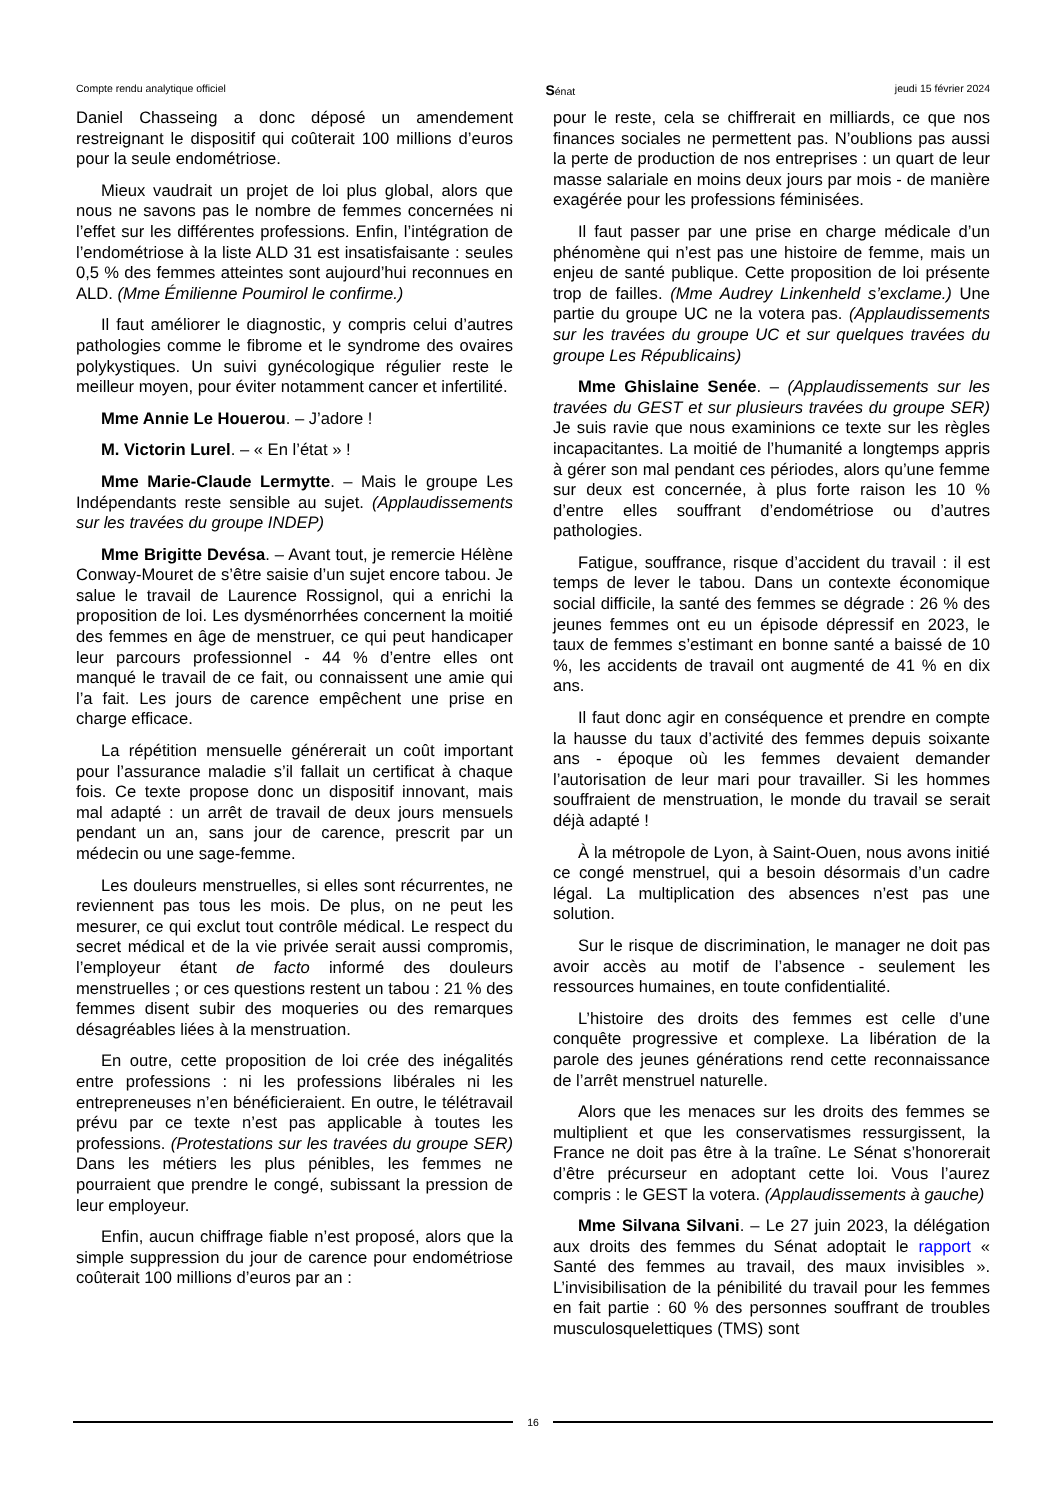Compte rendu analytique officiel Sénat jeudi 15 février 2024
Daniel Chasseing a donc déposé un amendement restreignant le dispositif qui coûterait 100 millions d’euros pour la seule endométriose.
Mieux vaudrait un projet de loi plus global, alors que nous ne savons pas le nombre de femmes concernées ni l’effet sur les différentes professions. Enfin, l’intégration de l’endométriose à la liste ALD 31 est insatisfaisante : seules 0,5 % des femmes atteintes sont aujourd’hui reconnues en ALD. (Mme Émilienne Poumirol le confirme.)
Il faut améliorer le diagnostic, y compris celui d’autres pathologies comme le fibrome et le syndrome des ovaires polykystiques. Un suivi gynécologique régulier reste le meilleur moyen, pour éviter notamment cancer et infertilité.
Mme Annie Le Houerou. – J’adore !
M. Victorin Lurel. – « En l’état » !
Mme Marie-Claude Lermytte. – Mais le groupe Les Indépendants reste sensible au sujet. (Applaudissements sur les travées du groupe INDEP)
Mme Brigitte Devésa. – Avant tout, je remercie Hélène Conway-Mouret de s’être saisie d’un sujet encore tabou. Je salue le travail de Laurence Rossignol, qui a enrichi la proposition de loi. Les dysménorrhées concernent la moitié des femmes en âge de menstruer, ce qui peut handicaper leur parcours professionnel - 44 % d’entre elles ont manqué le travail de ce fait, ou connaissent une amie qui l’a fait. Les jours de carence empêchent une prise en charge efficace.
La répétition mensuelle générerait un coût important pour l’assurance maladie s’il fallait un certificat à chaque fois. Ce texte propose donc un dispositif innovant, mais mal adapté : un arrêt de travail de deux jours mensuels pendant un an, sans jour de carence, prescrit par un médecin ou une sage-femme.
Les douleurs menstruelles, si elles sont récurrentes, ne reviennent pas tous les mois. De plus, on ne peut les mesurer, ce qui exclut tout contrôle médical. Le respect du secret médical et de la vie privée serait aussi compromis, l’employeur étant de facto informé des douleurs menstruelles ; or ces questions restent un tabou : 21 % des femmes disent subir des moqueries ou des remarques désagréables liées à la menstruation.
En outre, cette proposition de loi crée des inégalités entre professions : ni les professions libérales ni les entrepreneuses n’en bénéficieraient. En outre, le télétravail prévu par ce texte n’est pas applicable à toutes les professions. (Protestations sur les travées du groupe SER) Dans les métiers les plus pénibles, les femmes ne pourraient que prendre le congé, subissant la pression de leur employeur.
Enfin, aucun chiffrage fiable n’est proposé, alors que la simple suppression du jour de carence pour endométriose coûterait 100 millions d’euros par an :
pour le reste, cela se chiffrerait en milliards, ce que nos finances sociales ne permettent pas. N’oublions pas aussi la perte de production de nos entreprises : un quart de leur masse salariale en moins deux jours par mois - de manière exagérée pour les professions féminisées.
Il faut passer par une prise en charge médicale d’un phénomène qui n’est pas une histoire de femme, mais un enjeu de santé publique. Cette proposition de loi présente trop de failles. (Mme Audrey Linkenheld s’exclame.) Une partie du groupe UC ne la votera pas. (Applaudissements sur les travées du groupe UC et sur quelques travées du groupe Les Républicains)
Mme Ghislaine Senée. – (Applaudissements sur les travées du GEST et sur plusieurs travées du groupe SER) Je suis ravie que nous examinions ce texte sur les règles incapacitantes. La moitié de l’humanité a longtemps appris à gérer son mal pendant ces périodes, alors qu’une femme sur deux est concernée, à plus forte raison les 10 % d’entre elles souffrant d’endométriose ou d’autres pathologies.
Fatigue, souffrance, risque d’accident du travail : il est temps de lever le tabou. Dans un contexte économique social difficile, la santé des femmes se dégrade : 26 % des jeunes femmes ont eu un épisode dépressif en 2023, le taux de femmes s’estimant en bonne santé a baissé de 10 %, les accidents de travail ont augmenté de 41 % en dix ans.
Il faut donc agir en conséquence et prendre en compte la hausse du taux d’activité des femmes depuis soixante ans - époque où les femmes devaient demander l’autorisation de leur mari pour travailler. Si les hommes souffraient de menstruation, le monde du travail se serait déjà adapté !
À la métropole de Lyon, à Saint-Ouen, nous avons initié ce congé menstruel, qui a besoin désormais d’un cadre légal. La multiplication des absences n’est pas une solution.
Sur le risque de discrimination, le manager ne doit pas avoir accès au motif de l’absence - seulement les ressources humaines, en toute confidentialité.
L’histoire des droits des femmes est celle d’une conquête progressive et complexe. La libération de la parole des jeunes générations rend cette reconnaissance de l’arrêt menstruel naturelle.
Alors que les menaces sur les droits des femmes se multiplient et que les conservatismes ressurgissent, la France ne doit pas être à la traîne. Le Sénat s’honorerait d’être précurseur en adoptant cette loi. Vous l’aurez compris : le GEST la votera. (Applaudissements à gauche)
Mme Silvana Silvani. – Le 27 juin 2023, la délégation aux droits des femmes du Sénat adoptait le rapport « Santé des femmes au travail, des maux invisibles ». L’invisibilisation de la pénibilité du travail pour les femmes en fait partie : 60 % des personnes souffrant de troubles musculosquelettiques (TMS) sont
16